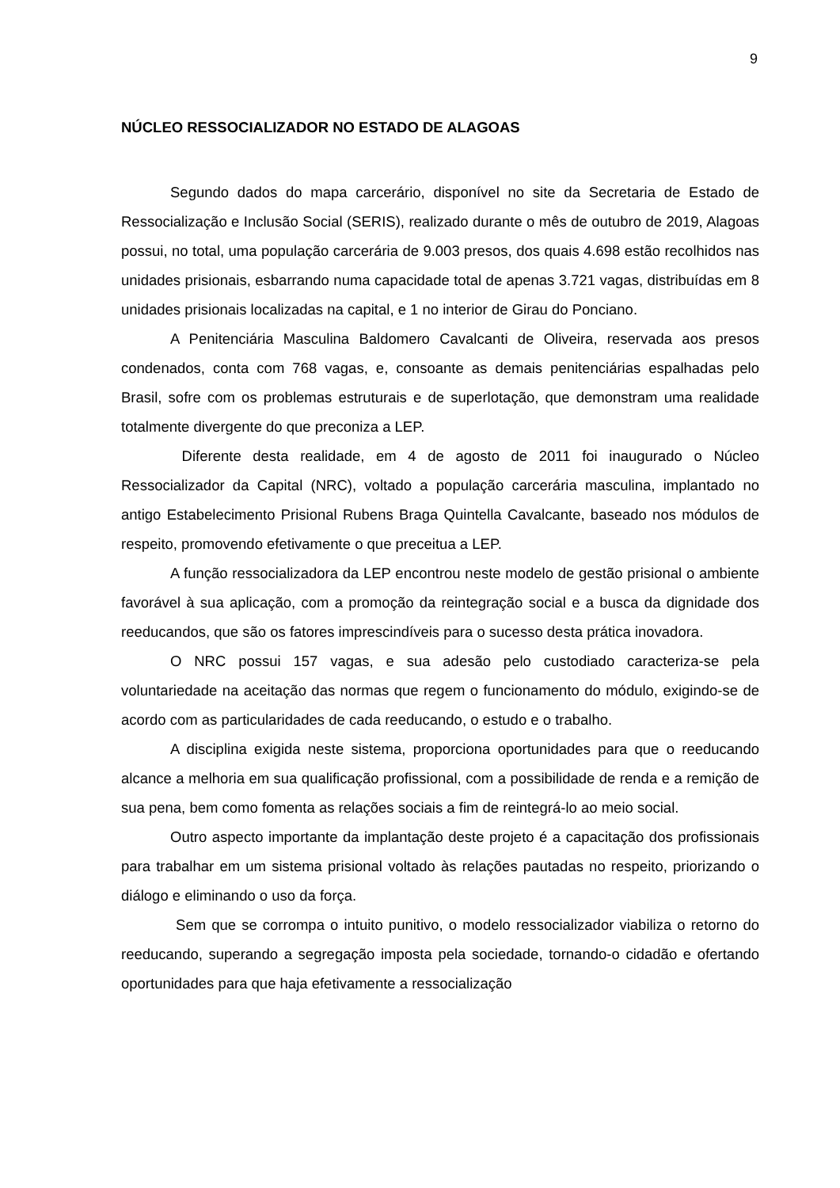9
NÚCLEO RESSOCIALIZADOR NO ESTADO DE ALAGOAS
Segundo dados do mapa carcerário, disponível no site da Secretaria de Estado de Ressocialização e Inclusão Social (SERIS), realizado durante o mês de outubro de 2019, Alagoas possui, no total, uma população carcerária de 9.003 presos, dos quais 4.698 estão recolhidos nas unidades prisionais, esbarrando numa capacidade total de apenas 3.721 vagas, distribuídas em 8 unidades prisionais localizadas na capital, e 1 no interior de Girau do Ponciano.
A Penitenciária Masculina Baldomero Cavalcanti de Oliveira, reservada aos presos condenados, conta com 768 vagas, e, consoante as demais penitenciárias espalhadas pelo Brasil, sofre com os problemas estruturais e de superlotação, que demonstram uma realidade totalmente divergente do que preconiza a LEP.
Diferente desta realidade, em 4 de agosto de 2011 foi inaugurado o Núcleo Ressocializador da Capital (NRC), voltado a população carcerária masculina, implantado no antigo Estabelecimento Prisional Rubens Braga Quintella Cavalcante, baseado nos módulos de respeito, promovendo efetivamente o que preceitua a LEP.
A função ressocializadora da LEP encontrou neste modelo de gestão prisional o ambiente favorável à sua aplicação, com a promoção da reintegração social e a busca da dignidade dos reeducandos, que são os fatores imprescindíveis para o sucesso desta prática inovadora.
O NRC possui 157 vagas, e sua adesão pelo custodiado caracteriza-se pela voluntariedade na aceitação das normas que regem o funcionamento do módulo, exigindo-se de acordo com as particularidades de cada reeducando, o estudo e o trabalho.
A disciplina exigida neste sistema, proporciona oportunidades para que o reeducando alcance a melhoria em sua qualificação profissional, com a possibilidade de renda e a remição de sua pena, bem como fomenta as relações sociais a fim de reintegrá-lo ao meio social.
Outro aspecto importante da implantação deste projeto é a capacitação dos profissionais para trabalhar em um sistema prisional voltado às relações pautadas no respeito, priorizando o diálogo e eliminando o uso da força.
Sem que se corrompa o intuito punitivo, o modelo ressocializador viabiliza o retorno do reeducando, superando a segregação imposta pela sociedade, tornando-o cidadão e ofertando oportunidades para que haja efetivamente a ressocialização